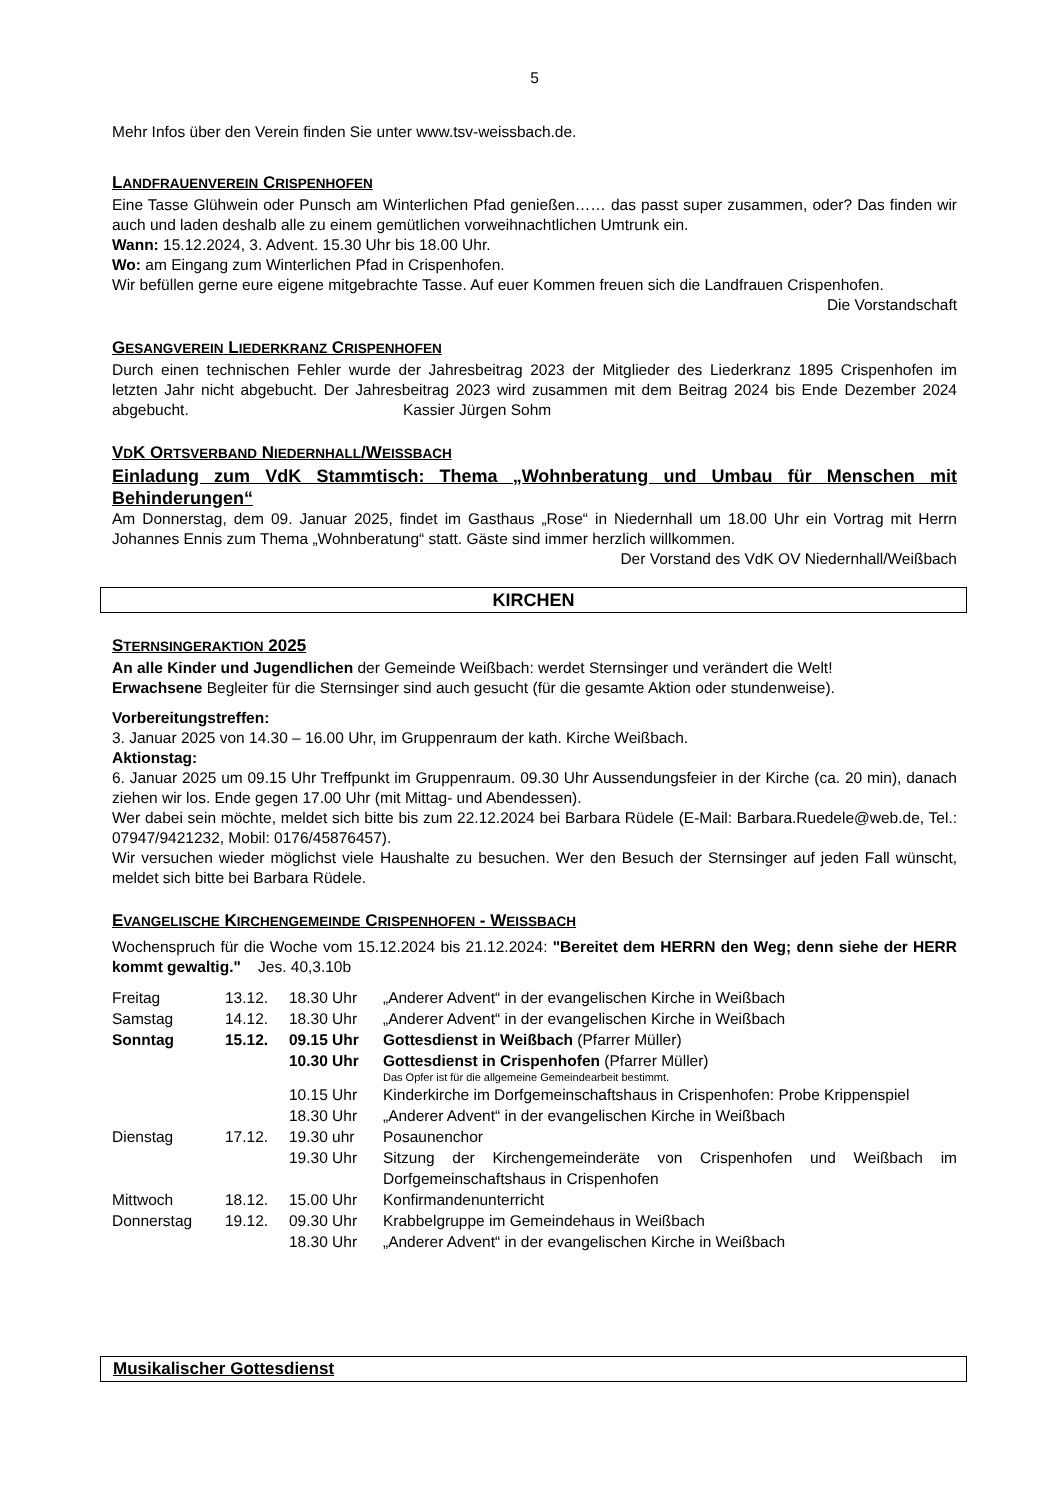5
Mehr Infos über den Verein finden Sie unter www.tsv-weissbach.de.
LANDFRAUENVEREIN CRISPENHOFEN
Eine Tasse Glühwein oder Punsch am Winterlichen Pfad genießen…… das passt super zusammen, oder? Das finden wir auch und laden deshalb alle zu einem gemütlichen vorweihnachtlichen Umtrunk ein.
Wann: 15.12.2024, 3. Advent. 15.30 Uhr bis 18.00 Uhr.
Wo: am Eingang zum Winterlichen Pfad in Crispenhofen.
Wir befüllen gerne eure eigene mitgebrachte Tasse. Auf euer Kommen freuen sich die Landfrauen Crispenhofen.
Die Vorstandschaft
GESANGVEREIN LIEDERKRANZ CRISPENHOFEN
Durch einen technischen Fehler wurde der Jahresbeitrag 2023 der Mitglieder des Liederkranz 1895 Crispenhofen im letzten Jahr nicht abgebucht. Der Jahresbeitrag 2023 wird zusammen mit dem Beitrag 2024 bis Ende Dezember 2024 abgebucht. Kassier Jürgen Sohm
VDK ORTSVERBAND NIEDERNHALL/WEISSBACH
Einladung zum VdK Stammtisch: Thema „Wohnberatung und Umbau für Menschen mit Behinderungen“
Am Donnerstag, dem 09. Januar 2025, findet im Gasthaus „Rose“ in Niedernhall um 18.00 Uhr ein Vortrag mit Herrn Johannes Ennis zum Thema „Wohnberatung“ statt. Gäste sind immer herzlich willkommen.
Der Vorstand des VdK OV Niedernhall/Weißbach
KIRCHEN
STERNSINGERAKTION 2025
An alle Kinder und Jugendlichen der Gemeinde Weißbach: werdet Sternsinger und verändert die Welt!
Erwachsene Begleiter für die Sternsinger sind auch gesucht (für die gesamte Aktion oder stundenweise).
Vorbereitungstreffen:
3. Januar 2025 von 14.30 – 16.00 Uhr, im Gruppenraum der kath. Kirche Weißbach.
Aktionstag:
6. Januar 2025 um 09.15 Uhr Treffpunkt im Gruppenraum. 09.30 Uhr Aussendungsfeier in der Kirche (ca. 20 min), danach ziehen wir los. Ende gegen 17.00 Uhr (mit Mittag- und Abendessen).
Wer dabei sein möchte, meldet sich bitte bis zum 22.12.2024 bei Barbara Rüdele (E-Mail: Barbara.Ruedele@web.de, Tel.: 07947/9421232, Mobil: 0176/45876457).
Wir versuchen wieder möglichst viele Haushalte zu besuchen. Wer den Besuch der Sternsinger auf jeden Fall wünscht, meldet sich bitte bei Barbara Rüdele.
EVANGELISCHE KIRCHENGEMEINDE CRISPENHOFEN - WEISSBACH
Wochenspruch für die Woche vom 15.12.2024 bis 21.12.2024: "Bereitet dem HERRN den Weg; denn siehe der HERR kommt gewaltig." Jes. 40,3.10b
| Freitag | 13.12. | 18.30 Uhr | „Anderer Advent“ in der evangelischen Kirche in Weißbach |
| Samstag | 14.12. | 18.30 Uhr | „Anderer Advent“ in der evangelischen Kirche in Weißbach |
| Sonntag | 15.12. | 09.15 Uhr | Gottesdienst in Weißbach (Pfarrer Müller) |
| | | 10.30 Uhr | Gottesdienst in Crispenhofen (Pfarrer Müller) Das Opfer ist für die allgemeine Gemeindearbeit bestimmt. |
| | | 10.15 Uhr | Kinderkirche im Dorfgemeinschaftshaus in Crispenhofen: Probe Krippenspiel |
| | | 18.30 Uhr | „Anderer Advent“ in der evangelischen Kirche in Weißbach |
| Dienstag | 17.12. | 19.30 uhr | Posaunenchor |
| | | 19.30 Uhr | Sitzung der Kirchengemeinderäte von Crispenhofen und Weißbach im Dorfgemeinschaftshaus in Crispenhofen |
| Mittwoch | 18.12. | 15.00 Uhr | Konfirmandenunterricht |
| Donnerstag | 19.12. | 09.30 Uhr | Krabbelgruppe im Gemeindehaus in Weißbach |
| | | 18.30 Uhr | „Anderer Advent“ in der evangelischen Kirche in Weißbach |
Musikalischer Gottesdienst